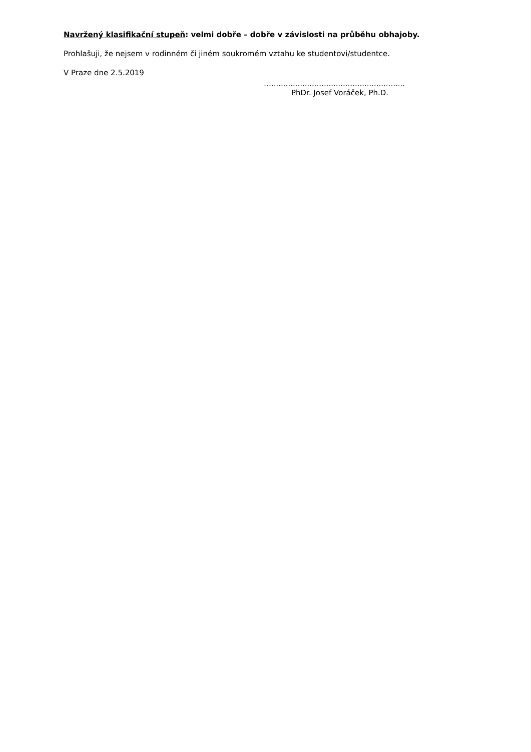Navržený klasifikační stupeň: velmi dobře – dobře v závislosti na průběhu obhajoby.
Prohlašuji, že nejsem v rodinném či jiném soukromém vztahu ke studentovi/studentce.
V Praze dne 2.5.2019
…........................................................
PhDr. Josef Voráček, Ph.D.